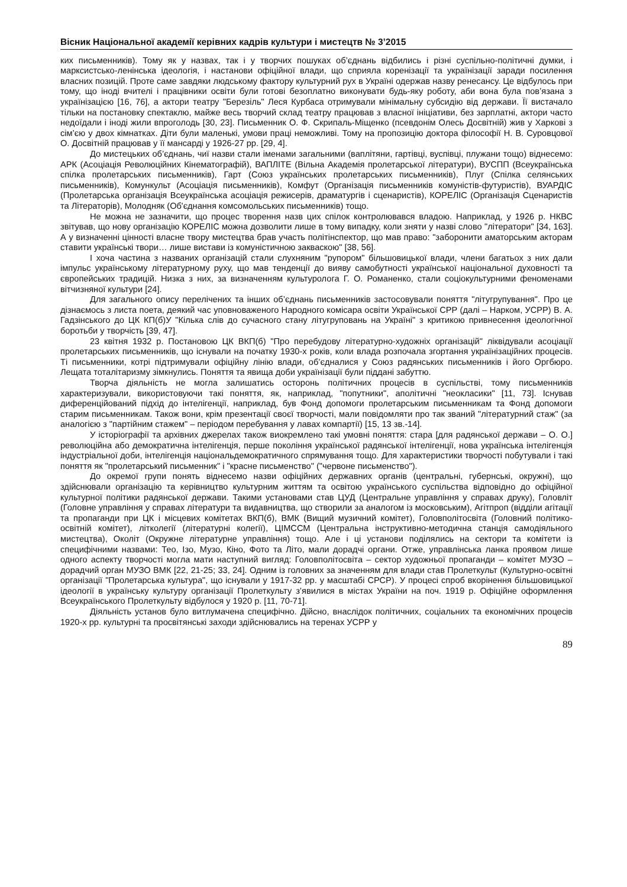Вісник Національної академії керівних кадрів культури і мистецтв № 3’2015
ких письменників). Тому як у назвах, так і у творчих пошуках об’єднань відбились і різні суспільно-політичні думки, і марксистсько-ленінська ідеологія, і настанови офіційної влади, що сприяла коренізації та українізації заради посилення власних позицій. Проте саме завдяки людському фактору культурний рух в Україні одержав назву ренесансу. Це відбулось при тому, що іноді вчителі і працівники освіти були готові безоплатно виконувати будь-яку роботу, аби вона була пов’язана з українізацією [16, 76], а актори театру "Березіль" Леся Курбаса отримували мінімальну субсидію від держави. Її вистачало тільки на постановку спектаклю, майже весь творчий склад театру працював з власної ініціативи, без зарплатні, актори часто недоїдали і іноді жили впроголодь [30, 23]. Письменник О. Ф. Скрипаль-Міщенко (псевдонім Олесь Досвітній) жив у Харкові з сім’єю у двох кімнатках. Діти були маленькі, умови праці неможливі. Тому на пропозицію доктора філософії Н. В. Суровцової О. Досвітній працював у її мансарді у 1926-27 рр. [29, 4].
До мистецьких об’єднань, чиї назви стали іменами загальними (ваплітяни, гартівці, вуспівці, плужани тощо) віднесемо: АРК (Асоціація Революційних Кінематографій), ВАПЛІТЕ (Вільна Академія пролетарської літератури), ВУСПП (Всеукраїнська спілка пролетарських письменників), Гарт (Союз українських пролетарських письменників), Плуг (Спілка селянських письменників), Комункульт (Асоціація письменників), Комфут (Організація письменників комуністів-футуристів), ВУАРДІС (Пролетарська організація Всеукраїнська асоціація режисерів, драматургів і сценаристів), КОРЕЛІС (Організація Сценаристів та Літераторів), Молодняк (Об'єднання комсомольських письменників) тощо.
Не можна не зазначити, що процес творення назв цих спілок контролювався владою. Наприклад, у 1926 р. НКВС звітував, що нову організацію КОРЕЛІС можна дозволити лише в тому випадку, коли зняти у назві слово "літератори" [34, 163]. А у визначенні цінності власне твору мистецтва брав участь політінспектор, що мав право: "заборонити аматорським акторам ставити українські твори… лише вистави із комуністичною закваскою" [38, 56].
І хоча частина з названих організацій стали слухняним "рупором" більшовицької влади, члени багатьох з них дали імпульс українському літературному руху, що мав тенденції до вияву самобутності української національної духовності та європейських традицій. Низка з них, за визначенням культуролога Г. О. Романенко, стали соціокультурними феноменами вітчизняної культури [24].
Для загального опису перелічених та інших об’єднань письменників застосовували поняття "літугрупування". Про це дізнаємось з листа поета, деякий час уповноваженого Народного комісара освіти Української СРР (далі – Нарком, УСРР) В. А. Гадзінського до ЦК КП(б)У "Кілька слів до сучасного стану літугруповань на Україні" з критикою привнесення ідеологічної боротьби у творчість [39, 47].
23 квітня 1932 р. Постановою ЦК ВКП(б) "Про перебудову літературно-художніх організацій" ліквідували асоціації пролетарських письменників, що існували на початку 1930-х років, коли влада розпочала згортання українізаційних процесів. Ті письменники, котрі підтримували офіційну лінію влади, об’єдналися у Союз радянських письменників і його Оргбюро. Лещата тоталітаризму зімкнулись. Поняття та явища доби українізації були піддані забуттю.
Творча діяльність не могла залишатись осторонь політичних процесів в суспільстві, тому письменників характеризували, використовуючи такі поняття, як, наприклад, "попутники", аполітичні "неокласики" [11, 73]. Існував диференційований підхід до інтелігенції, наприклад, був Фонд допомоги пролетарським письменникам та Фонд допомоги старим письменникам. Також вони, крім презентації своєї творчості, мали повідомляти про так званий "літературний стаж" (за аналогією з "партійним стажем" – періодом перебування у лавах компартії) [15, 13 зв.-14].
У історіографії та архівних джерелах також виокремлено такі умовні поняття: стара [для радянської держави – О. О.] революційна або демократична інтелігенція, перше покоління української радянської інтелігенції, нова українська інтелігенція індустріальної доби, інтелігенція національ­демократичного спрямування тощо. Для характеристики творчості побутували і такі поняття як "пролетарський письменник" і "красне письменство" ("червоне письменство").
До окремої групи понять віднесемо назви офіційних державних органів (центральні, губернські, окружні), що здійснювали організацію та керівництво культурним життям та освітою українського суспільства відповідно до офіційної культурної політики радянської держави. Такими установами став ЦУД (Центральне управління у справах друку), Головліт (Головне управління у справах літератури та видавництва, що створили за аналогом із московським), Агітпроп (відділи агітації та пропаганди при ЦК і місцевих комітетах ВКП(б), ВМК (Вищий музичний комітет), Головполітосвіта (Головний політико-освітній комітет), літколегії (літературні колегії), ЦІМССМ (Центральна інструктивно-методична станція самодіяльного мистецтва), Околіт (Окружне літературне управління) тощо. Але і ці установи поділялись на сектори та комітети із специфічними назвами: Тео, Ізо, Музо, Кіно, Фото та Літо, мали дорадчі органи. Отже, управлінська ланка проявом лише одного аспекту творчості могла мати наступний вигляд: Головполітосвіта – сектор художньої пропаганди – комітет МУЗО – дорадчий орган МУЗО ВМК [22, 21-25; 33, 24]. Одним із головних за значенням для влади став Пролеткульт (Культурно-освітні організації "Пролетарська культура", що існували у 1917-32 рр. у масштабі СРСР). У процесі спроб вкорінення більшовицької ідеології в українську культуру організації Пролеткульту з’явилися в містах України на поч. 1919 р. Офіційне оформлення Всеукраїнського Пролеткульту відбулося у 1920 р. [11, 70-71].
Діяльність установ було витлумачена специфічно. Дійсно, внаслідок політичних, соціальних та економічних процесів 1920-х рр. культурні та просвітянські заходи здійснювались на теренах УСРР у
89